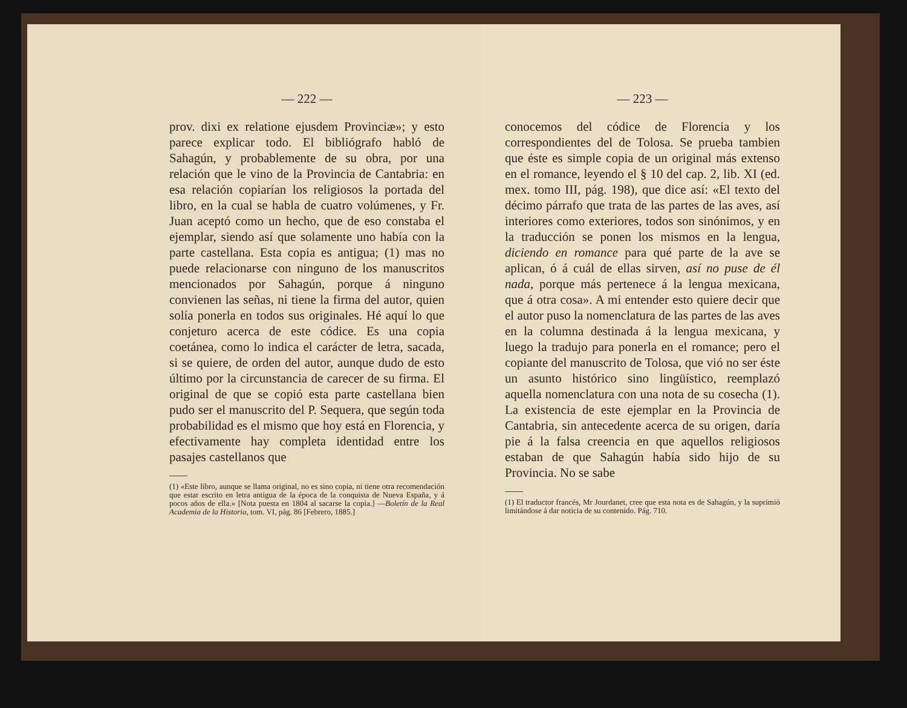— 222 —
prov. dixi ex relatione ejusdem Provinciæ»; y esto parece explicar todo. El bibliógrafo habló de Sahagún, y probablemente de su obra, por una relación que le vino de la Provincia de Cantabria: en esa relación copiarían los religiosos la portada del libro, en la cual se habla de cuatro volúmenes, y Fr. Juan aceptó como un hecho, que de eso constaba el ejemplar, siendo así que solamente uno había con la parte castellana. Esta copia es antigua; (1) mas no puede relacionarse con ninguno de los manuscritos mencionados por Sahagún, porque á ninguno convienen las señas, ni tiene la firma del autor, quien solía ponerla en todos sus originales. Hé aquí lo que conjeturo acerca de este códice. Es una copia coetánea, como lo indica el carácter de letra, sacada, si se quiere, de orden del autor, aunque dudo de esto último por la circunstancia de carecer de su firma. El original de que se copió esta parte castellana bien pudo ser el manuscrito del P. Sequera, que según toda probabilidad es el mismo que hoy está en Florencia, y efectivamente hay completa identidad entre los pasajes castellanos que
(1) «Este libro, aunque se llama original, no es sino copia, ni tiene otra recomendación que estar escrito en letra antigua de la época de la conquista de Nueva España, y á pocos años de ella.» [Nota puesta en 1804 al sacarse la copia.] —Boletín de la Real Academia de la Historia, tom. VI, pág. 86 [Febrero, 1885.]
— 223 —
conocemos del códice de Florencia y los correspondientes del de Tolosa. Se prueba tambien que éste es simple copia de un original más extenso en el romance, leyendo el § 10 del cap. 2, lib. XI (ed. mex. tomo III, pág. 198), que dice así: «El texto del décimo párrafo que trata de las partes de las aves, así interiores como exteriores, todos son sinónimos, y en la traducción se ponen los mismos en la lengua, diciendo en romance para qué parte de la ave se aplican, ó á cuál de ellas sirven, así no puse de él nada, porque más pertenece á la lengua mexicana, que á otra cosa». A mi entender esto quiere decir que el autor puso la nomenclatura de las partes de las aves en la columna destinada á la lengua mexicana, y luego la tradujo para ponerla en el romance; pero el copiante del manuscrito de Tolosa, que vió no ser éste un asunto histórico sino lingüístico, reemplazó aquella nomenclatura con una nota de su cosecha (1). La existencia de este ejemplar en la Provincia de Cantabria, sin antecedente acerca de su origen, daría pie á la falsa creencia en que aquellos religiosos estaban de que Sahagún había sido hijo de su Provincia. No se sabe
(1) El traductor francés, Mr Jourdanet, cree que esta nota es de Sahagún, y la suprimió limitándose á dar noticia de su contenido. Pág. 710.